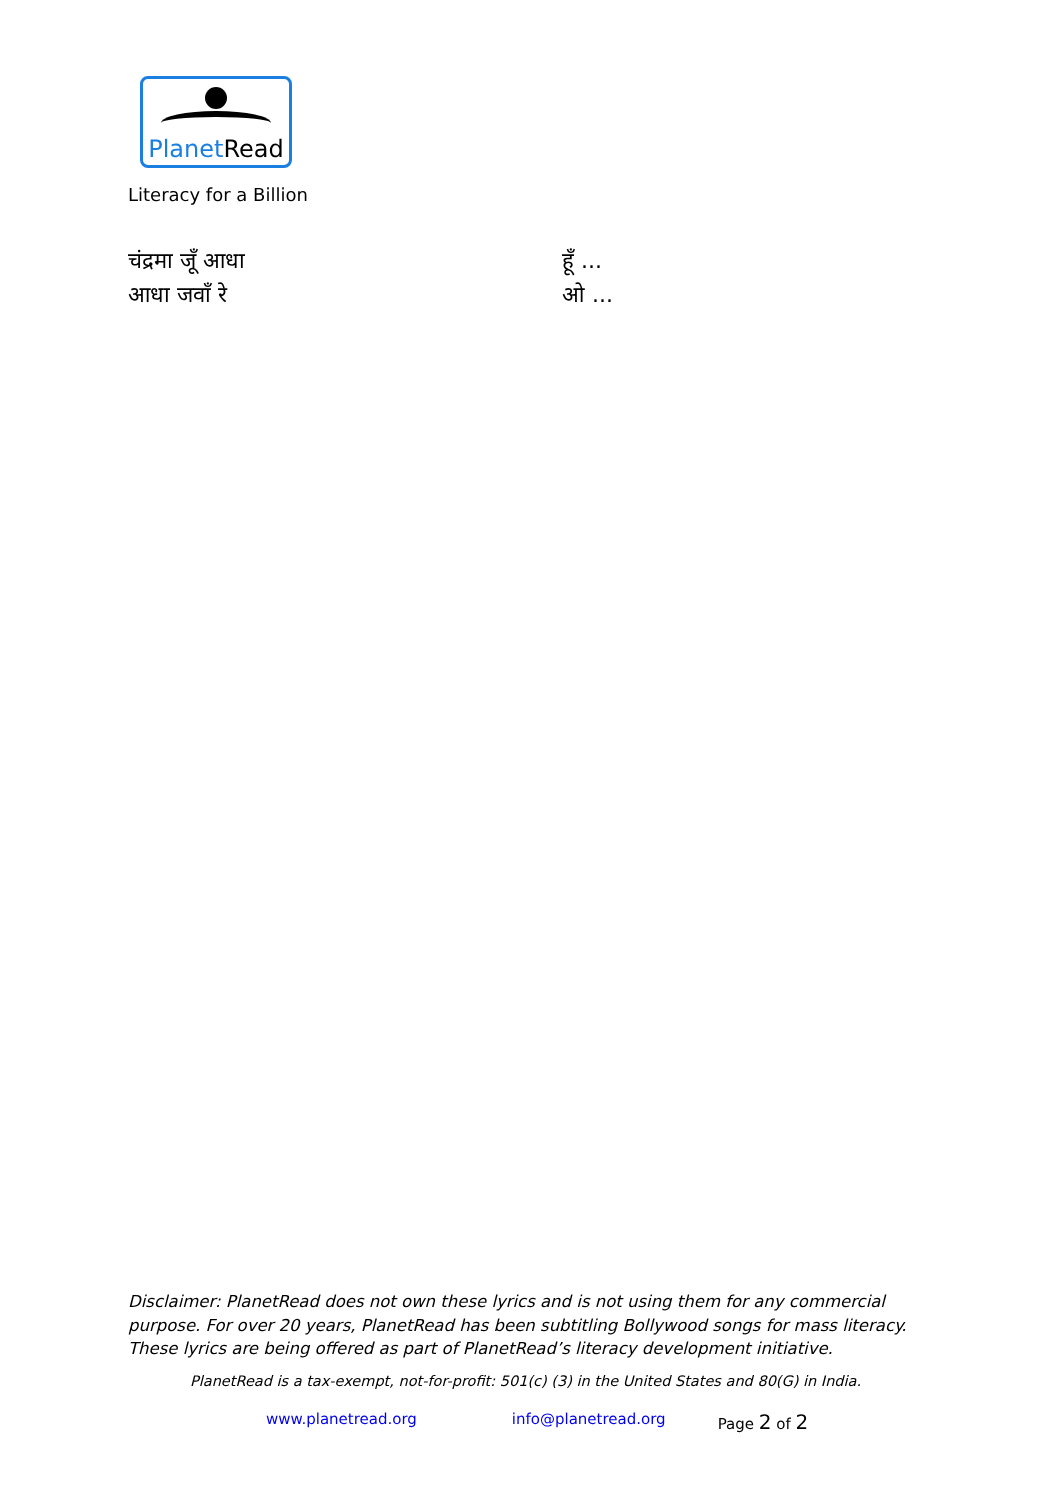PlanetRead
Literacy for a Billion
चंद्रमा जूँ आधा
आधा जवाँ रे
हूँ ...
ओ ...
Disclaimer: PlanetRead does not own these lyrics and is not using them for any commercial purpose. For over 20 years, PlanetRead has been subtitling Bollywood songs for mass literacy. These lyrics are being offered as part of PlanetRead’s literacy development initiative.
PlanetRead is a tax-exempt, not-for-profit: 501(c) (3) in the United States and 80(G) in India.
www.planetread.org info@planetread.org Page 2 of 2